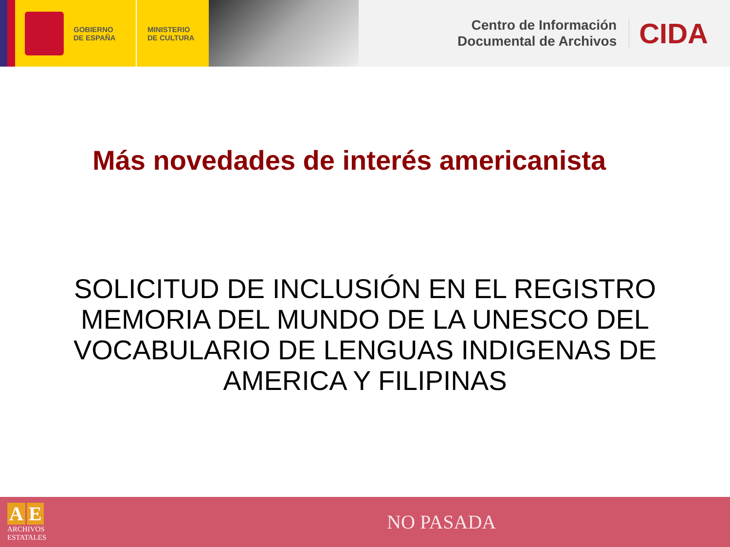GOBIERNO
DE ESPAÑA
MINISTERIO
DE CULTURA
Centro de Información
Documental de Archivos
CIDA
Más novedades de interés americanista
SOLICITUD DE INCLUSIÓN EN EL REGISTRO MEMORIA DEL MUNDO DE LA UNESCO DEL VOCABULARIO DE LENGUAS INDIGENAS DE AMERICA Y FILIPINAS
A E
ARCHIVOS
ESTATALES
NO PASADA